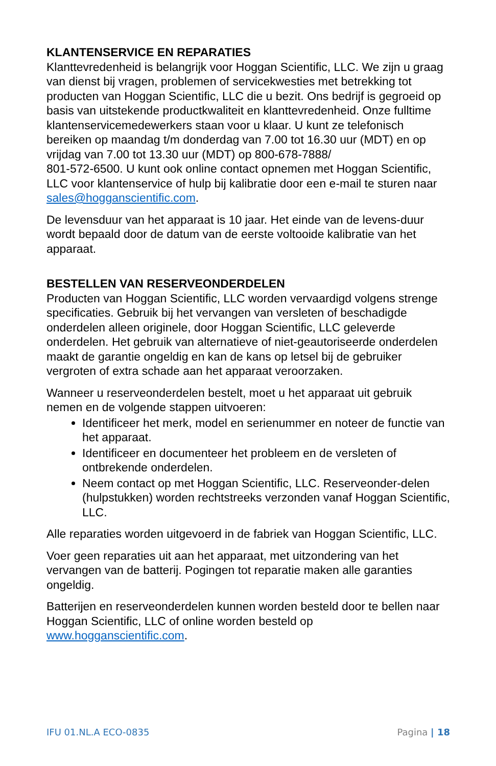KLANTENSERVICE EN REPARATIES
Klanttevredenheid is belangrijk voor Hoggan Scientific, LLC. We zijn u graag van dienst bij vragen, problemen of servicekwesties met betrekking tot producten van Hoggan Scientific, LLC die u bezit. Ons bedrijf is gegroeid op basis van uitstekende productkwaliteit en klanttevredenheid. Onze fulltime klantenservicemedewerkers staan voor u klaar. U kunt ze telefonisch bereiken op maandag t/m donderdag van 7.00 tot 16.30 uur (MDT) en op vrijdag van 7.00 tot 13.30 uur (MDT) op 800-678-7888/
801-572-6500. U kunt ook online contact opnemen met Hoggan Scientific, LLC voor klantenservice of hulp bij kalibratie door een e-mail te sturen naar sales@hogganscientific.com.
De levensduur van het apparaat is 10 jaar. Het einde van de levens-duur wordt bepaald door de datum van de eerste voltooide kalibratie van het apparaat.
BESTELLEN VAN RESERVEONDERDELEN
Producten van Hoggan Scientific, LLC worden vervaardigd volgens strenge specificaties. Gebruik bij het vervangen van versleten of beschadigde onderdelen alleen originele, door Hoggan Scientific, LLC geleverde onderdelen. Het gebruik van alternatieve of niet-geautoriseerde onderdelen maakt de garantie ongeldig en kan de kans op letsel bij de gebruiker vergroten of extra schade aan het apparaat veroorzaken.
Wanneer u reserveonderdelen bestelt, moet u het apparaat uit gebruik nemen en de volgende stappen uitvoeren:
Identificeer het merk, model en serienummer en noteer de functie van het apparaat.
Identificeer en documenteer het probleem en de versleten of ontbrekende onderdelen.
Neem contact op met Hoggan Scientific, LLC. Reserveonder-delen (hulpstukken) worden rechtstreeks verzonden vanaf Hoggan Scientific, LLC.
Alle reparaties worden uitgevoerd in de fabriek van Hoggan Scientific, LLC.
Voer geen reparaties uit aan het apparaat, met uitzondering van het vervangen van de batterij. Pogingen tot reparatie maken alle garanties ongeldig.
Batterijen en reserveonderdelen kunnen worden besteld door te bellen naar Hoggan Scientific, LLC of online worden besteld op www.hogganscientific.com.
IFU 01.NL.A ECO-0835 Pagina | 18